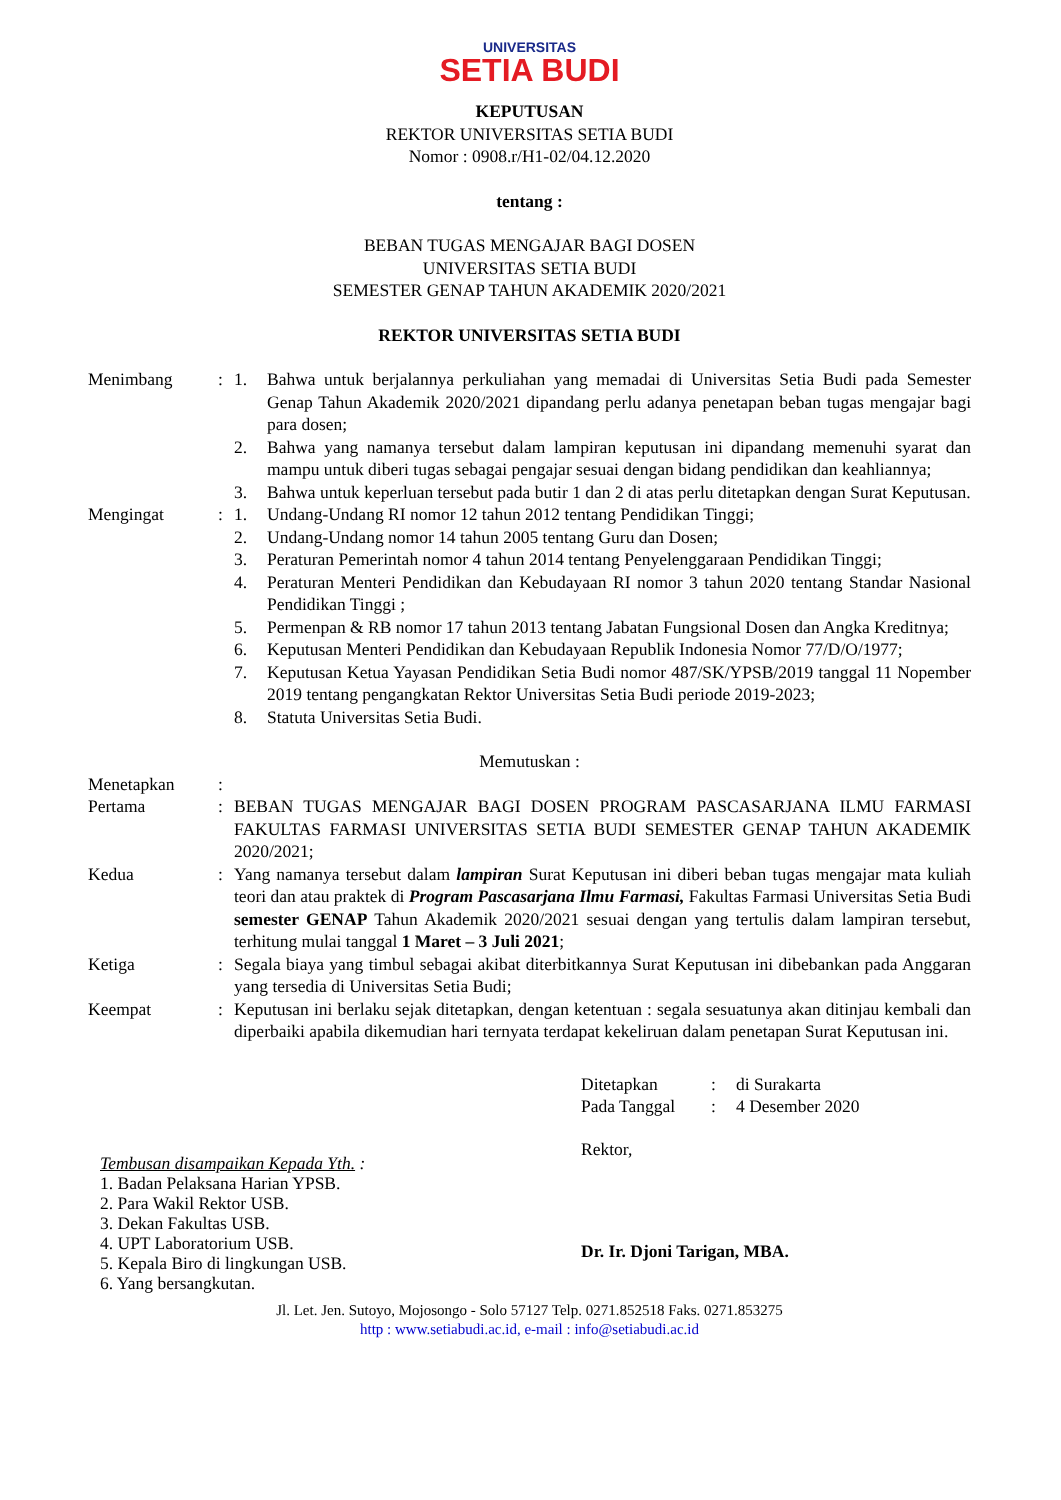UNIVERSITAS
SETIA BUDI
KEPUTUSAN
REKTOR UNIVERSITAS SETIA BUDI
Nomor : 0908.r/H1-02/04.12.2020
tentang :
BEBAN TUGAS MENGAJAR BAGI DOSEN
UNIVERSITAS SETIA BUDI
SEMESTER GENAP TAHUN AKADEMIK 2020/2021
REKTOR UNIVERSITAS SETIA BUDI
| Menimbang | : | 1. | Bahwa untuk berjalannya perkuliahan yang memadai di Universitas Setia Budi pada Semester Genap Tahun Akademik 2020/2021 dipandang perlu adanya penetapan beban tugas mengajar bagi para dosen; |
| | | 2. | Bahwa yang namanya tersebut dalam lampiran keputusan ini dipandang memenuhi syarat dan mampu untuk diberi tugas sebagai pengajar sesuai dengan bidang pendidikan dan keahliannya; |
| | | 3. | Bahwa untuk keperluan tersebut pada butir 1 dan 2 di atas perlu ditetapkan dengan Surat Keputusan. |
| Mengingat | : | 1. | Undang-Undang RI nomor 12 tahun 2012 tentang Pendidikan Tinggi; |
| | | 2. | Undang-Undang nomor 14 tahun 2005 tentang Guru dan Dosen; |
| | | 3. | Peraturan Pemerintah nomor 4 tahun 2014 tentang Penyelenggaraan Pendidikan Tinggi; |
| | | 4. | Peraturan Menteri Pendidikan dan Kebudayaan RI nomor 3 tahun 2020 tentang Standar Nasional Pendidikan Tinggi ; |
| | | 5. | Permenpan & RB nomor 17 tahun 2013 tentang Jabatan Fungsional Dosen dan Angka Kreditnya; |
| | | 6. | Keputusan Menteri Pendidikan dan Kebudayaan Republik Indonesia Nomor 77/D/O/1977; |
| | | 7. | Keputusan Ketua Yayasan Pendidikan Setia Budi nomor 487/SK/YPSB/2019 tanggal 11 Nopember 2019 tentang pengangkatan Rektor Universitas Setia Budi periode 2019-2023; |
| | | 8. | Statuta Universitas Setia Budi. |
Memutuskan :
| Menetapkan | : | |
| Pertama | : | BEBAN TUGAS MENGAJAR BAGI DOSEN PROGRAM PASCASARJANA ILMU FARMASI FAKULTAS FARMASI UNIVERSITAS SETIA BUDI SEMESTER GENAP TAHUN AKADEMIK 2020/2021; |
| Kedua | : | Yang namanya tersebut dalam lampiran Surat Keputusan ini diberi beban tugas mengajar mata kuliah teori dan atau praktek di Program Pascasarjana Ilmu Farmasi, Fakultas Farmasi Universitas Setia Budi semester GENAP Tahun Akademik 2020/2021 sesuai dengan yang tertulis dalam lampiran tersebut, terhitung mulai tanggal 1 Maret – 3 Juli 2021 ; |
| Ketiga | : | Segala biaya yang timbul sebagai akibat diterbitkannya Surat Keputusan ini dibebankan pada Anggaran yang tersedia di Universitas Setia Budi; |
| Keempat | : | Keputusan ini berlaku sejak ditetapkan, dengan ketentuan : segala sesuatunya akan ditinjau kembali dan diperbaiki apabila dikemudian hari ternyata terdapat kekeliruan dalam penetapan Surat Keputusan ini. |
Tembusan disampaikan Kepada Yth. :
1. Badan Pelaksana Harian YPSB.
2. Para Wakil Rektor USB.
3. Dekan Fakultas USB.
4. UPT Laboratorium USB.
5. Kepala Biro di lingkungan USB.
6. Yang bersangkutan.
| Ditetapkan | : | di Surakarta |
| Pada Tanggal | : | 4 Desember 2020 |
Rektor,
Dr. Ir. Djoni Tarigan, MBA.
Jl. Let. Jen. Sutoyo, Mojosongo - Solo 57127 Telp. 0271.852518 Faks. 0271.853275
http : www.setiabudi.ac.id, e-mail : info@setiabudi.ac.id